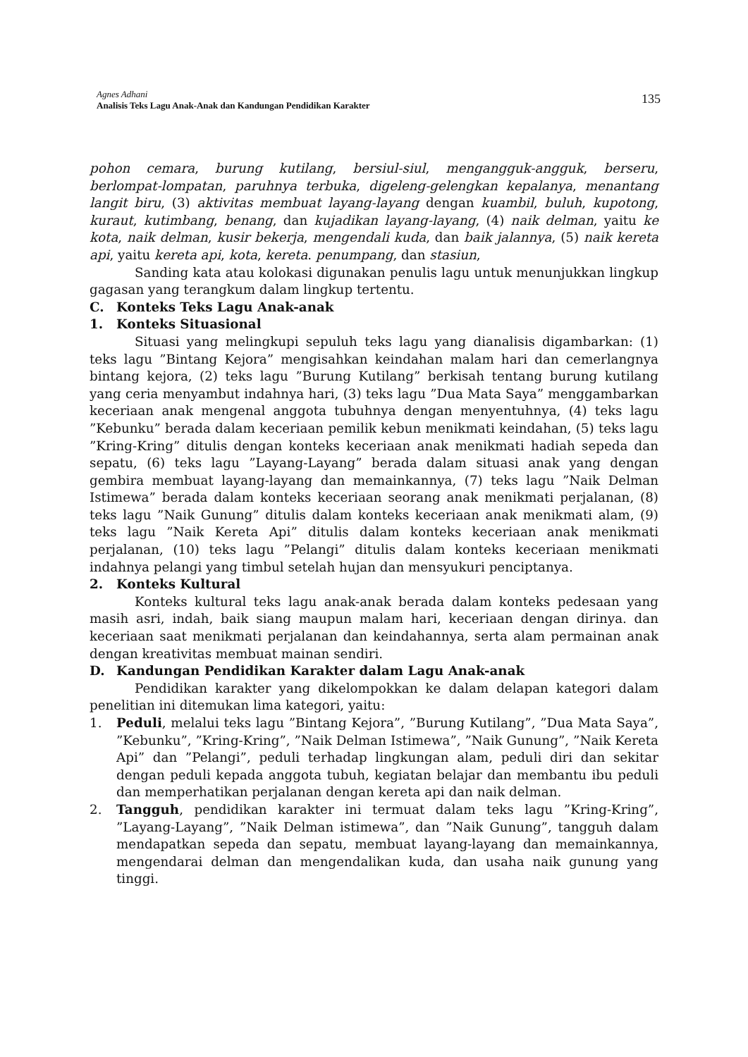Agnes Adhani
Analisis Teks Lagu Anak-Anak dan Kandungan Pendidikan Karakter
135
pohon cemara, burung kutilang, bersiul-siul, mengangguk-angguk, berseru, berlompat-lompatan, paruhnya terbuka, digeleng-gelengkan kepalanya, menantang langit biru, (3) aktivitas membuat layang-layang dengan kuambil, buluh, kupotong, kuraut, kutimbang, benang, dan kujadikan layang-layang, (4) naik delman, yaitu ke kota, naik delman, kusir bekerja, mengendali kuda, dan baik jalannya, (5) naik kereta api, yaitu kereta api, kota, kereta. penumpang, dan stasiun,
Sanding kata atau kolokasi digunakan penulis lagu untuk menunjukkan lingkup gagasan yang terangkum dalam lingkup tertentu.
C. Konteks Teks Lagu Anak-anak
1. Konteks Situasional
Situasi yang melingkupi sepuluh teks lagu yang dianalisis digambarkan: (1) teks lagu ”Bintang Kejora” mengisahkan keindahan malam hari dan cemerlangnya bintang kejora, (2) teks lagu ”Burung Kutilang” berkisah tentang burung kutilang yang ceria menyambut indahnya hari, (3) teks lagu ”Dua Mata Saya” menggambarkan keceriaan anak mengenal anggota tubuhnya dengan menyentuhnya, (4) teks lagu ”Kebunku” berada dalam keceriaan pemilik kebun menikmati keindahan, (5) teks lagu ”Kring-Kring” ditulis dengan konteks keceriaan anak menikmati hadiah sepeda dan sepatu, (6) teks lagu ”Layang-Layang” berada dalam situasi anak yang dengan gembira membuat layang-layang dan memainkannya, (7) teks lagu ”Naik Delman Istimewa” berada dalam konteks keceriaan seorang anak menikmati perjalanan, (8) teks lagu ”Naik Gunung” ditulis dalam konteks keceriaan anak menikmati alam, (9) teks lagu ”Naik Kereta Api” ditulis dalam konteks keceriaan anak menikmati perjalanan, (10) teks lagu ”Pelangi” ditulis dalam konteks keceriaan menikmati indahnya pelangi yang timbul setelah hujan dan mensyukuri penciptanya.
2. Konteks Kultural
Konteks kultural teks lagu anak-anak berada dalam konteks pedesaan yang masih asri, indah, baik siang maupun malam hari, keceriaan dengan dirinya. dan keceriaan saat menikmati perjalanan dan keindahannya, serta alam permainan anak dengan kreativitas membuat mainan sendiri.
D. Kandungan Pendidikan Karakter dalam Lagu Anak-anak
Pendidikan karakter yang dikelompokkan ke dalam delapan kategori dalam penelitian ini ditemukan lima kategori, yaitu:
1. Peduli, melalui teks lagu ”Bintang Kejora”, ”Burung Kutilang”, ”Dua Mata Saya”, ”Kebunku”, ”Kring-Kring”, ”Naik Delman Istimewa”, ”Naik Gunung”, ”Naik Kereta Api” dan ”Pelangi”, peduli terhadap lingkungan alam, peduli diri dan sekitar dengan peduli kepada anggota tubuh, kegiatan belajar dan membantu ibu peduli dan memperhatikan perjalanan dengan kereta api dan naik delman.
2. Tangguh, pendidikan karakter ini termuat dalam teks lagu ”Kring-Kring”, ”Layang-Layang”, ”Naik Delman istimewa”, dan ”Naik Gunung”, tangguh dalam mendapatkan sepeda dan sepatu, membuat layang-layang dan memainkannya, mengendarai delman dan mengendalikan kuda, dan usaha naik gunung yang tinggi.